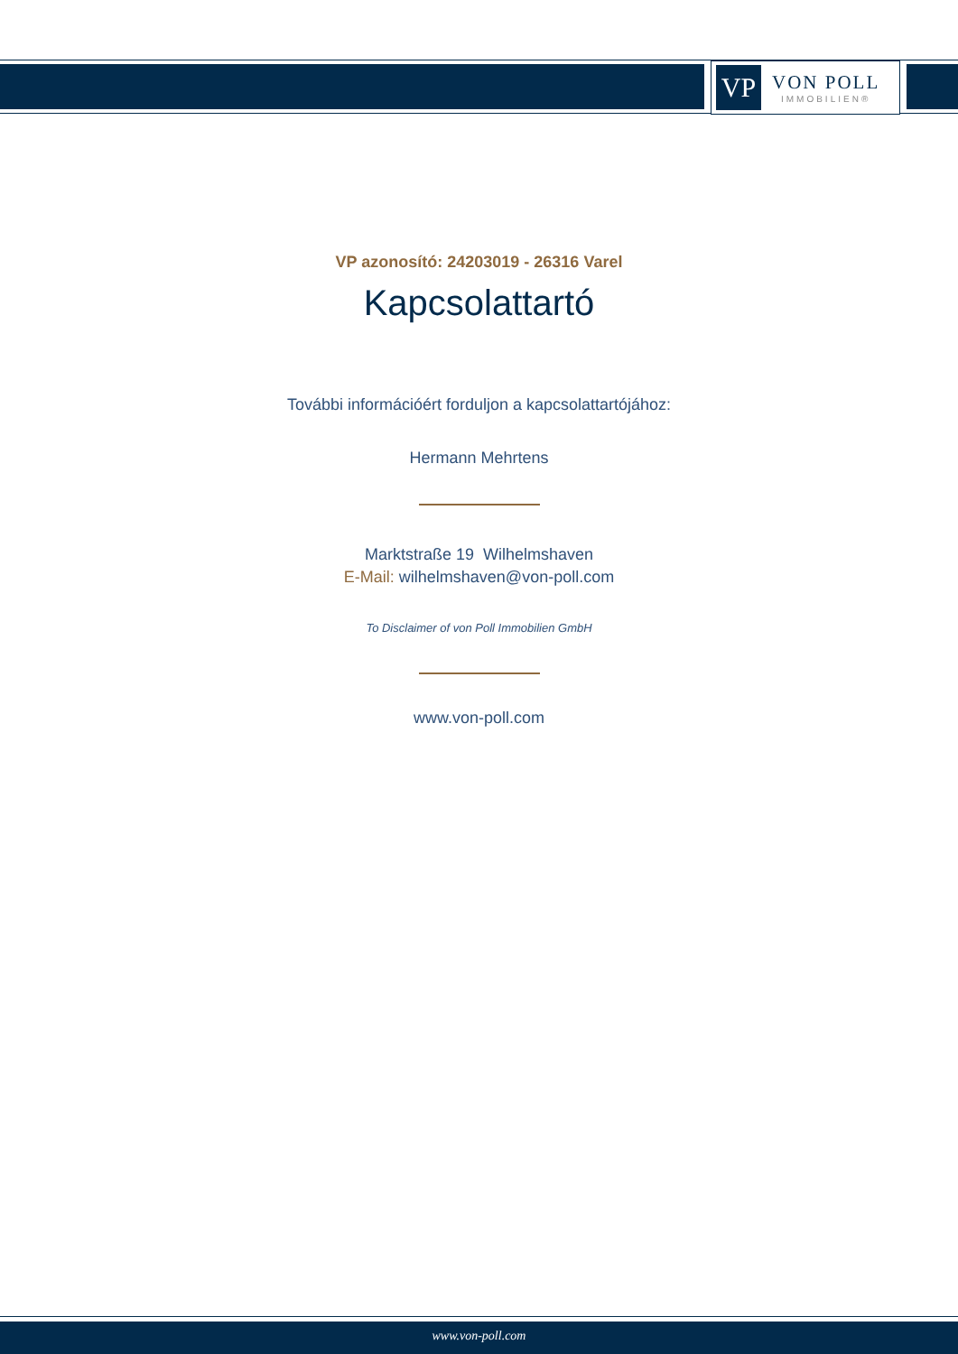VP
VON POLL
IMMOBILIEN®
VP azonosító: 24203019 - 26316 Varel
Kapcsolattartó
További információért forduljon a kapcsolattartójához:
Hermann Mehrtens
Marktstraße 19 Wilhelmshaven
E-Mail: wilhelmshaven@von-poll.com
To Disclaimer of von Poll Immobilien GmbH
www.von-poll.com
www.von-poll.com